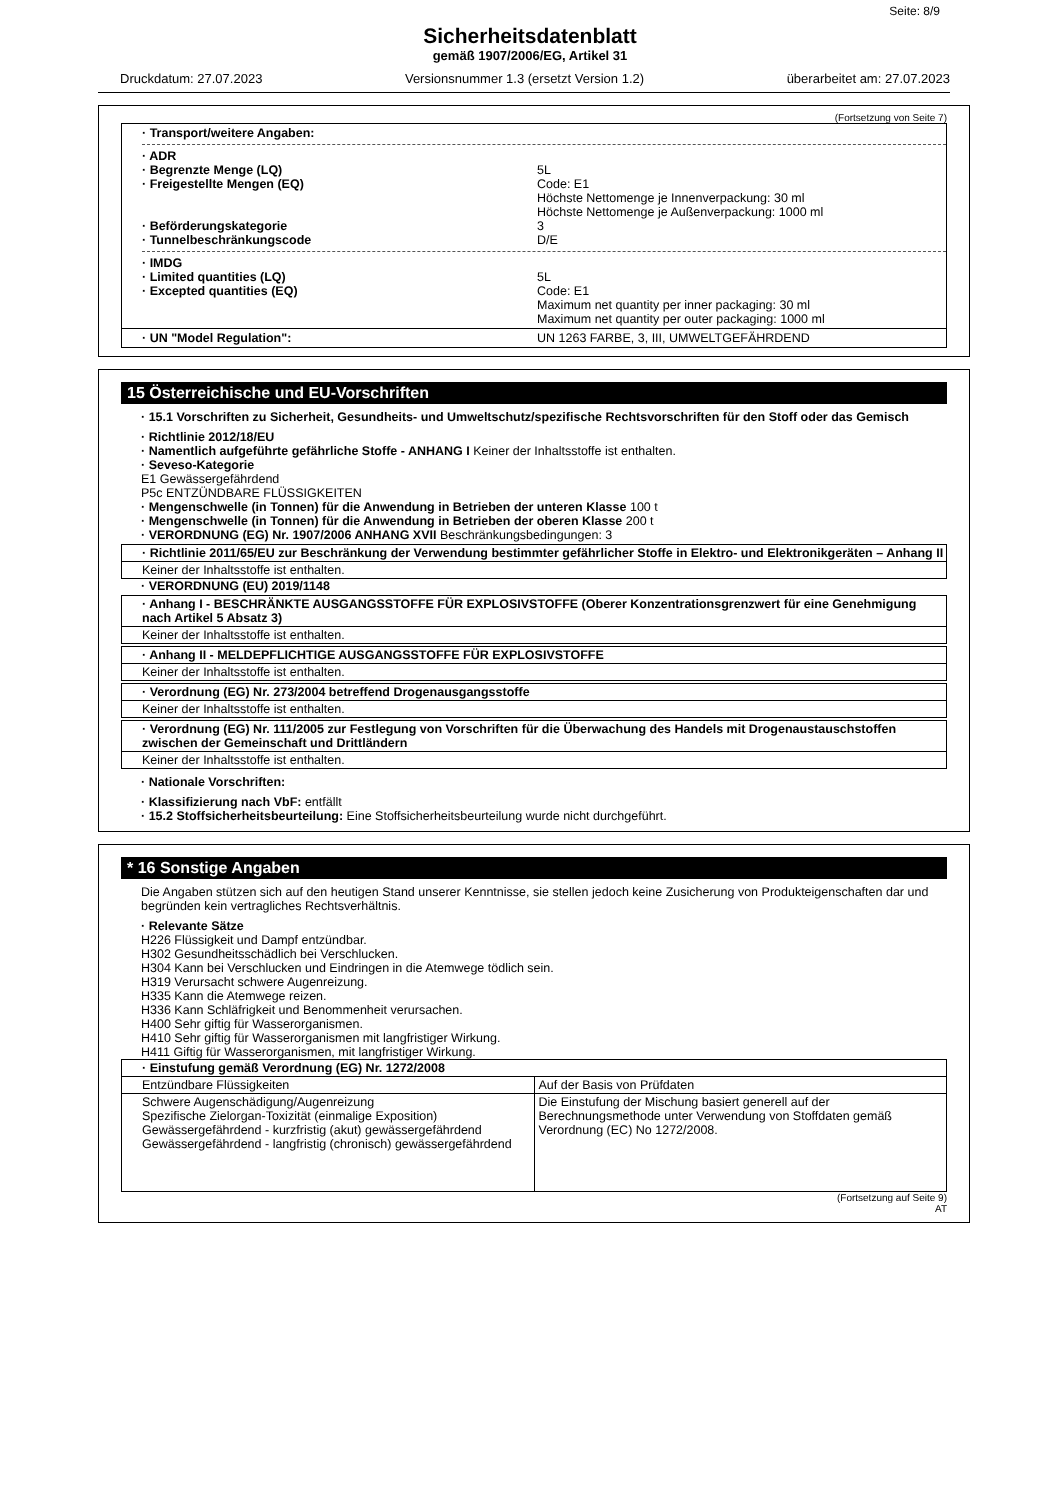Seite: 8/9
Sicherheitsdatenblatt
gemäß 1907/2006/EG, Artikel 31
Druckdatum: 27.07.2023 Versionsnummer 1.3 (ersetzt Version 1.2) überarbeitet am: 27.07.2023
(Fortsetzung von Seite 7)
· Transport/weitere Angaben:
· ADR
· Begrenzte Menge (LQ) 5L
· Freigestellte Mengen (EQ) Code: E1
Höchste Nettomenge je Innenverpackung: 30 ml
Höchste Nettomenge je Außenverpackung: 1000 ml
· Beförderungskategorie 3
· Tunnelbeschränkungscode D/E
· IMDG
· Limited quantities (LQ) 5L
· Excepted quantities (EQ) Code: E1
Maximum net quantity per inner packaging: 30 ml
Maximum net quantity per outer packaging: 1000 ml
· UN "Model Regulation": UN 1263 FARBE, 3, III, UMWELTGEFÄHRDEND
15 Österreichische und EU-Vorschriften
· 15.1 Vorschriften zu Sicherheit, Gesundheits- und Umweltschutz/spezifische Rechtsvorschriften für den Stoff oder das Gemisch
· Richtlinie 2012/18/EU
· Namentlich aufgeführte gefährliche Stoffe - ANHANG I Keiner der Inhaltsstoffe ist enthalten.
· Seveso-Kategorie
E1 Gewässergefährdend
P5c ENTZÜNDBARE FLÜSSIGKEITEN
· Mengenschwelle (in Tonnen) für die Anwendung in Betrieben der unteren Klasse 100 t
· Mengenschwelle (in Tonnen) für die Anwendung in Betrieben der oberen Klasse 200 t
· VERORDNUNG (EG) Nr. 1907/2006 ANHANG XVII Beschränkungsbedingungen: 3
· Richtlinie 2011/65/EU zur Beschränkung der Verwendung bestimmter gefährlicher Stoffe in Elektro- und Elektronikgeräten – Anhang II
Keiner der Inhaltsstoffe ist enthalten.
· VERORDNUNG (EU) 2019/1148
· Anhang I - BESCHRÄNKTE AUSGANGSSTOFFE FÜR EXPLOSIVSTOFFE (Oberer Konzentrationsgrenzwert für eine Genehmigung nach Artikel 5 Absatz 3)
Keiner der Inhaltsstoffe ist enthalten.
· Anhang II - MELDEPFLICHTIGE AUSGANGSSTOFFE FÜR EXPLOSIVSTOFFE
Keiner der Inhaltsstoffe ist enthalten.
· Verordnung (EG) Nr. 273/2004 betreffend Drogenausgangsstoffe
Keiner der Inhaltsstoffe ist enthalten.
· Verordnung (EG) Nr. 111/2005 zur Festlegung von Vorschriften für die Überwachung des Handels mit Drogenaustauschstoffen zwischen der Gemeinschaft und Drittländern
Keiner der Inhaltsstoffe ist enthalten.
· Nationale Vorschriften:
· Klassifizierung nach VbF: entfällt
· 15.2 Stoffsicherheitsbeurteilung: Eine Stoffsicherheitsbeurteilung wurde nicht durchgeführt.
* 16 Sonstige Angaben
Die Angaben stützen sich auf den heutigen Stand unserer Kenntnisse, sie stellen jedoch keine Zusicherung von Produkteigenschaften dar und begründen kein vertragliches Rechtsverhältnis.
· Relevante Sätze
H226 Flüssigkeit und Dampf entzündbar.
H302 Gesundheitsschädlich bei Verschlucken.
H304 Kann bei Verschlucken und Eindringen in die Atemwege tödlich sein.
H319 Verursacht schwere Augenreizung.
H335 Kann die Atemwege reizen.
H336 Kann Schläfrigkeit und Benommenheit verursachen.
H400 Sehr giftig für Wasserorganismen.
H410 Sehr giftig für Wasserorganismen mit langfristiger Wirkung.
H411 Giftig für Wasserorganismen, mit langfristiger Wirkung.
| · Einstufung gemäß Verordnung (EG) Nr. 1272/2008 | |
| Entzündbare Flüssigkeiten | Auf der Basis von Prüfdaten |
| Schwere Augenschädigung/Augenreizung Spezifische Zielorgan-Toxizität (einmalige Exposition) Gewässergefährdend - kurzfristig (akut) gewässergefährdend Gewässergefährdend - langfristig (chronisch) gewässergefährdend | Die Einstufung der Mischung basiert generell auf der Berechnungsmethode unter Verwendung von Stoffdaten gemäß Verordnung (EC) No 1272/2008. |
(Fortsetzung auf Seite 9)
AT